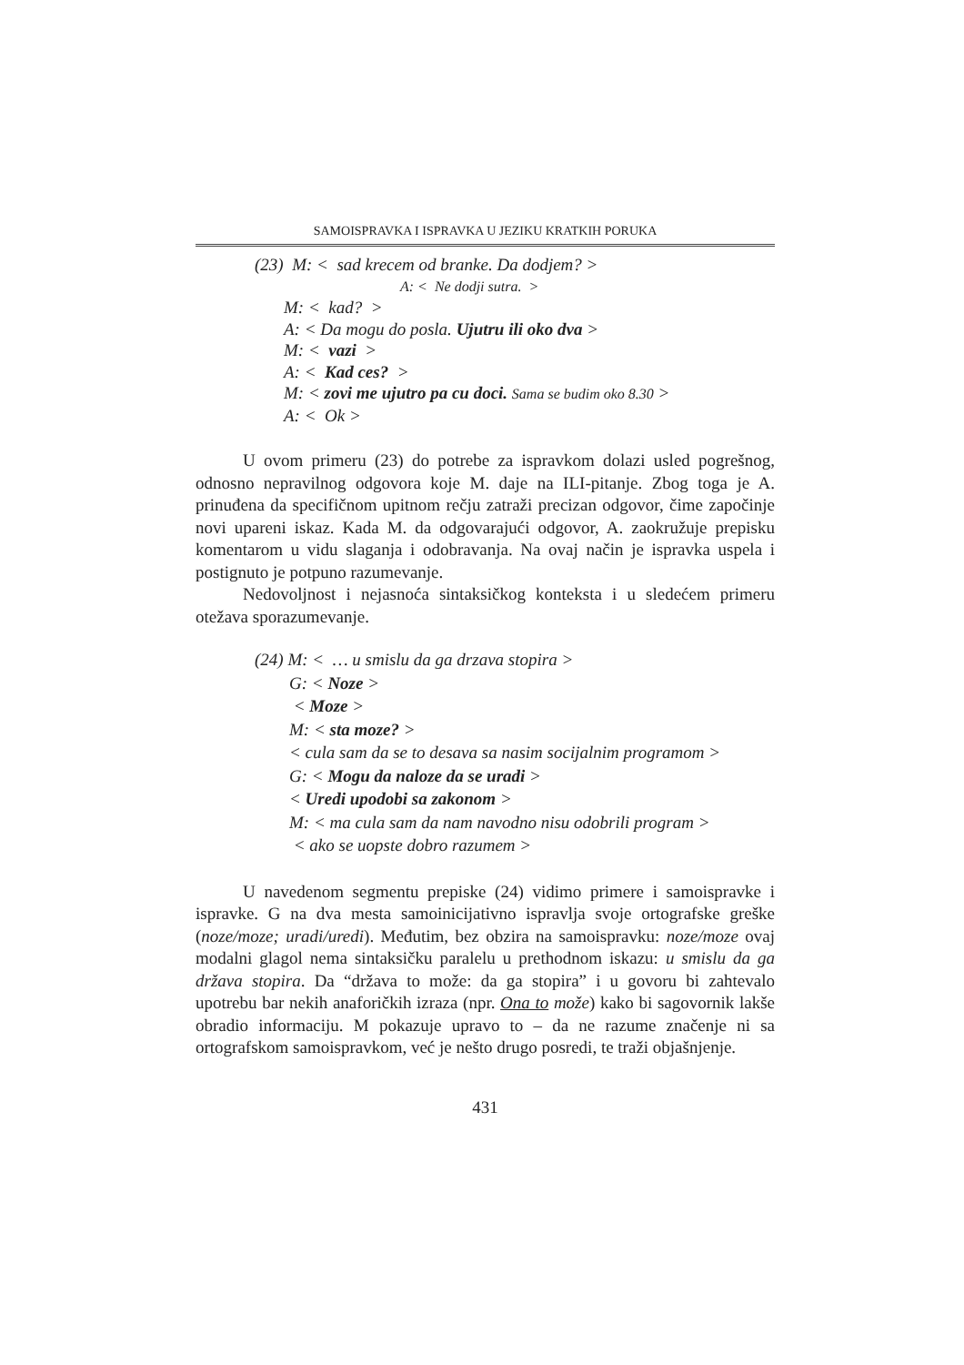SAMOISPRAVKA I ISPRAVKA U JEZIKU KRATKIH PORUKA
(23) M: < sad krecem od branke. Da dodjem? >
A: < Ne dodji sutra. >
M: < kad? >
A: < Da mogu do posla. Ujutru ili oko dva >
M: < vazi >
A: < Kad ces? >
M: < zovi me ujutro pa cu doci. Sama se budim oko 8.30 >
A: < Ok >
U ovom primeru (23) do potrebe za ispravkom dolazi usled pogrešnog, odnosno nepravilnog odgovora koje M. daje na ILI-pitanje. Zbog toga je A. prinuđena da specifičnom upitnom rečju zatraži precizan odgovor, čime započinje novi upareni iskaz. Kada M. da odgovarajući odgovor, A. zaokružuje prepisku komentarom u vidu slaganja i odobravanja. Na ovaj način je ispravka uspela i postignuto je potpuno razumevanje.
Nedovoljnost i nejasnoća sintaksičkog konteksta i u sledećem primeru otežava sporazumevanje.
(24) M: < … u smislu da ga drzava stopira >
G: < Noze >
< Moze >
M: < sta moze? >
< cula sam da se to desava sa nasim socijalnim programom >
G: < Mogu da naloze da se uradi >
< Uredi upodobi sa zakonom >
M: < ma cula sam da nam navodno nisu odobrili program >
< ako se uopste dobro razumem >
U navedenom segmentu prepiske (24) vidimo primere i samoispravke i ispravke. G na dva mesta samoinicijativno ispravlja svoje ortografske greške (noze/moze; uradi/uredi). Međutim, bez obzira na samoispravku: noze/moze ovaj modalni glagol nema sintaksičku paralelu u prethodnom iskazu: u smislu da ga država stopira. Da “država to može: da ga stopira” i u govoru bi zahtevalo upotrebu bar nekih anaforičkih izraza (npr. Ona to može) kako bi sagovornik lakše obradio informaciju. M pokazuje upravo to – da ne razume značenje ni sa ortografskom samoispravkom, već je nešto drugo posredi, te traži objašnjenje.
431